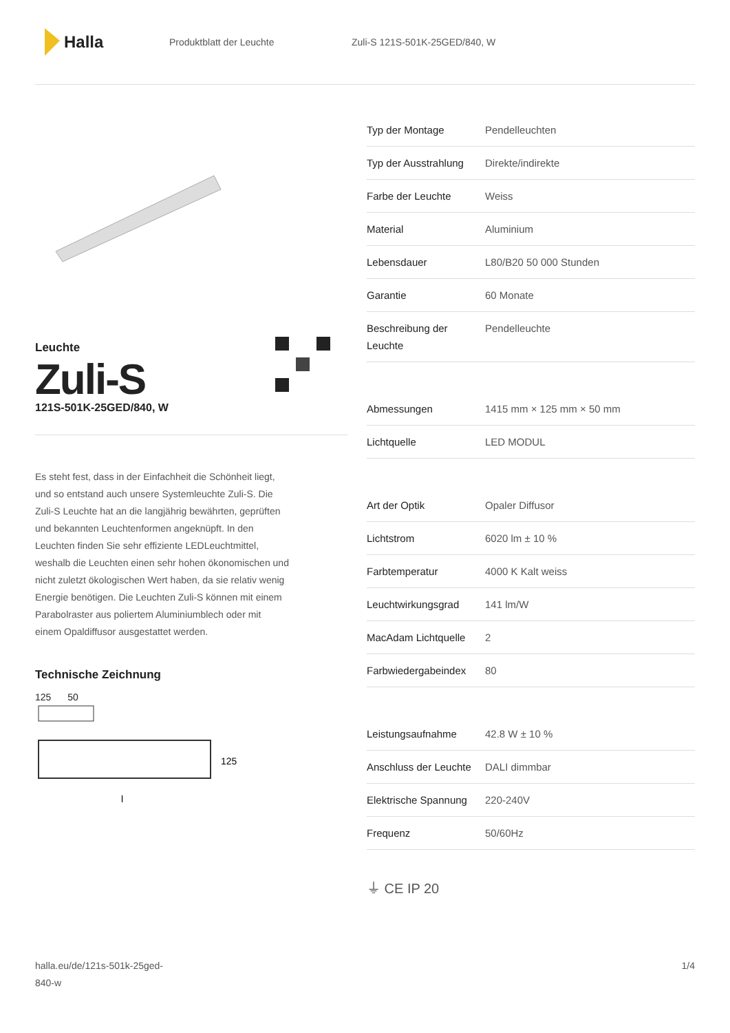Halla
Produktblatt der Leuchte Zuli-S 121S-501K-25GED/840, W
Leuchte
Zuli-S
121S-501K-25GED/840, W
Es steht fest, dass in der Einfachheit die Schönheit liegt, und so entstand auch unsere Systemleuchte Zuli-S. Die Zuli-S Leuchte hat an die langjährig bewährten, geprüften und bekannten Leuchtenformen angeknüpft. In den Leuchten finden Sie sehr effiziente LEDLeuchtmittel, weshalb die Leuchten einen sehr hohen ökonomischen und nicht zuletzt ökologischen Wert haben, da sie relativ wenig Energie benötigen. Die Leuchten Zuli-S können mit einem Parabolraster aus poliertem Aluminiumblech oder mit einem Opaldiffusor ausgestattet werden.
Technische Zeichnung
125 50
125
l
| Typ der Montage | Pendelleuchten |
| Typ der Ausstrahlung | Direkte/indirekte |
| Farbe der Leuchte | Weiss |
| Material | Aluminium |
| Lebensdauer | L80/B20 50 000 Stunden |
| Garantie | 60 Monate |
| Beschreibung der Leuchte | Pendelleuchte |
| Abmessungen | 1415 mm × 125 mm × 50 mm |
| Lichtquelle | LED MODUL |
| Art der Optik | Opaler Diffusor |
| Lichtstrom | 6020 lm ± 10 % |
| Farbtemperatur | 4000 K Kalt weiss |
| Leuchtwirkungsgrad | 141 lm/W |
| MacAdam Lichtquelle | 2 |
| Farbwiedergabeindex | 80 |
| Leistungsaufnahme | 42.8 W ± 10 % |
| Anschluss der Leuchte | DALI dimmbar |
| Elektrische Spannung | 220-240V |
| Frequenz | 50/60Hz |
⏚ CE IP 20
halla.eu/de/121s-501k-25ged-
840-w
1/4